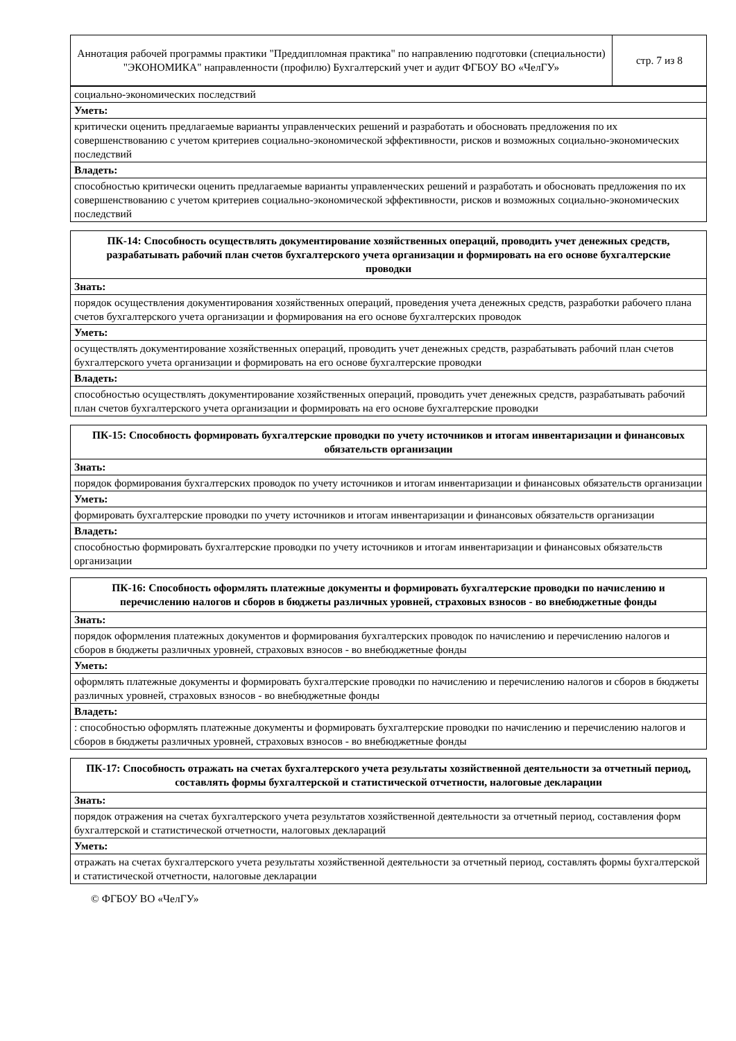| Аннотация рабочей программы практики "Преддипломная практика" по направлению подготовки (специальности) "ЭКОНОМИКА" направленности (профилю) Бухгалтерский учет и аудит ФГБОУ ВО «ЧелГУ» | стр. 7 из 8 |
| социально-экономических последствий |
| Уметь: |
| критически оценить предлагаемые варианты управленческих решений и разработать и обосновать предложения по их совершенствованию с учетом критериев социально-экономической эффективности, рисков и возможных социально-экономических последствий |
| Владеть: |
| способностью критически оценить предлагаемые варианты управленческих решений и разработать и обосновать предложения по их совершенствованию с учетом критериев социально-экономической эффективности, рисков и возможных социально-экономических последствий |
| ПК-14: Способность осуществлять документирование хозяйственных операций, проводить учет денежных средств, разрабатывать рабочий план счетов бухгалтерского учета организации и формировать на его основе бухгалтерские проводки |
| --- |
| Знать: |
| порядок осуществления документирования хозяйственных операций, проведения учета денежных средств, разработки рабочего плана счетов бухгалтерского учета организации и формирования на его основе бухгалтерских проводок |
| Уметь: |
| осуществлять документирование хозяйственных операций, проводить учет денежных средств, разрабатывать рабочий план счетов бухгалтерского учета организации и формировать на его основе бухгалтерские проводки |
| Владеть: |
| способностью осуществлять документирование хозяйственных операций, проводить учет денежных средств, разрабатывать рабочий план счетов бухгалтерского учета организации и формировать на его основе бухгалтерские проводки |
| ПК-15: Способность формировать бухгалтерские проводки по учету источников и итогам инвентаризации и финансовых обязательств организации |
| --- |
| Знать: |
| порядок формирования бухгалтерских проводок по учету источников и итогам инвентаризации и финансовых обязательств организации |
| Уметь: |
| формировать бухгалтерские проводки по учету источников и итогам инвентаризации и финансовых обязательств организации |
| Владеть: |
| способностью формировать бухгалтерские проводки по учету источников и итогам инвентаризации и финансовых обязательств организации |
| ПК-16: Способность оформлять платежные документы и формировать бухгалтерские проводки по начислению и перечислению налогов и сборов в бюджеты различных уровней, страховых взносов - во внебюджетные фонды |
| --- |
| Знать: |
| порядок оформления платежных документов и формирования бухгалтерских проводок по начислению и перечислению налогов и сборов в бюджеты различных уровней, страховых взносов - во внебюджетные фонды |
| Уметь: |
| оформлять платежные документы и формировать бухгалтерские проводки по начислению и перечислению налогов и сборов в бюджеты различных уровней, страховых взносов - во внебюджетные фонды |
| Владеть: |
| : способностью оформлять платежные документы и формировать бухгалтерские проводки по начислению и перечислению налогов и сборов в бюджеты различных уровней, страховых взносов - во внебюджетные фонды |
| ПК-17: Способность отражать на счетах бухгалтерского учета результаты хозяйственной деятельности за отчетный период, составлять формы бухгалтерской и статистической отчетности, налоговые декларации |
| --- |
| Знать: |
| порядок отражения на счетах бухгалтерского учета результатов хозяйственной деятельности за отчетный период, составления форм бухгалтерской и статистической отчетности, налоговых деклараций |
| Уметь: |
| отражать на счетах бухгалтерского учета результаты хозяйственной деятельности за отчетный период, составлять формы бухгалтерской и статистической отчетности, налоговые декларации |
© ФГБОУ ВО «ЧелГУ»